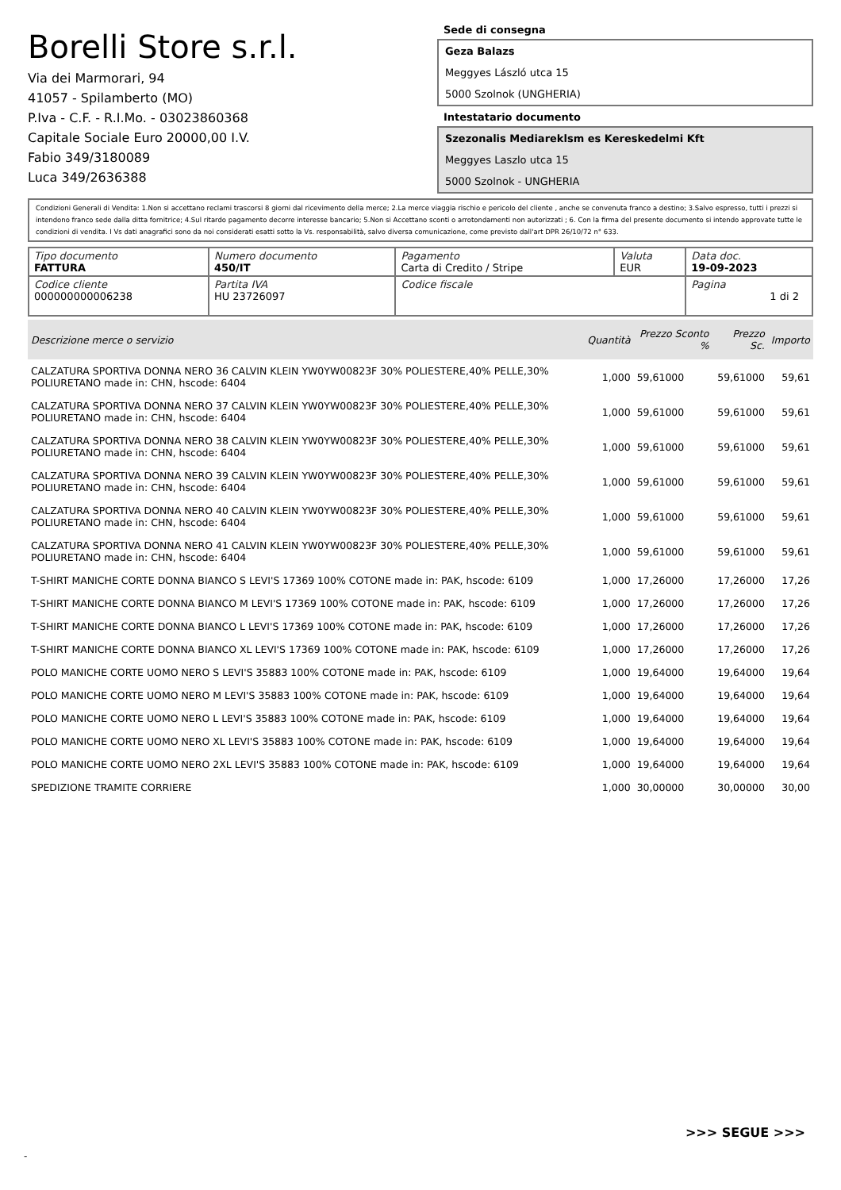Borelli Store s.r.l.
Via dei Marmorari, 94
41057 - Spilamberto (MO)
P.Iva - C.F. - R.I.Mo. - 03023860368
Capitale Sociale Euro 20000,00 I.V.
Fabio 349/3180089
Luca 349/2636388
Sede di consegna
Geza Balazs
Meggyes László utca 15
5000 Szolnok (UNGHERIA)
Intestatario documento
Szezonalis Mediareklsm es Kereskedelmi Kft
Meggyes Laszlo utca 15
5000 Szolnok - UNGHERIA
Condizioni Generali di Vendita: 1.Non si accettano reclami trascorsi 8 giorni dal ricevimento della merce; 2.La merce viaggia rischio e pericolo del cliente , anche se convenuta franco a destino; 3.Salvo espresso, tutti i prezzi si intendono franco sede dalla ditta fornitrice; 4.Sul ritardo pagamento decorre interesse bancario; 5.Non si Accettano sconti o arrotondamenti non autorizzati ; 6. Con la firma del presente documento si intendo approvate tutte le condizioni di vendita. I Vs dati anagrafici sono da noi considerati esatti sotto la Vs. responsabilità, salvo diversa comunicazione, come previsto dall'art DPR 26/10/72 n° 633.
| Tipo documento FATTURA | Numero documento 450/IT | Pagamento Carta di Credito / Stripe | Valuta EUR | Data doc. 19-09-2023 |
| Codice cliente 000000000006238 | Partita IVA HU 23726097 | Codice fiscale | | Pagina 1 di 2 |
| Descrizione merce o servizio | Quantità | Prezzo Sconto % | Prezzo Sc. | Importo |
| --- | --- | --- | --- | --- |
| CALZATURA SPORTIVA DONNA NERO 36 CALVIN KLEIN YW0YW00823F 30% POLIESTERE,40% PELLE,30% POLIURETANO made in: CHN, hscode: 6404 | 1,000 | 59,61000 | 59,61000 | 59,61 |
| CALZATURA SPORTIVA DONNA NERO 37 CALVIN KLEIN YW0YW00823F 30% POLIESTERE,40% PELLE,30% POLIURETANO made in: CHN, hscode: 6404 | 1,000 | 59,61000 | 59,61000 | 59,61 |
| CALZATURA SPORTIVA DONNA NERO 38 CALVIN KLEIN YW0YW00823F 30% POLIESTERE,40% PELLE,30% POLIURETANO made in: CHN, hscode: 6404 | 1,000 | 59,61000 | 59,61000 | 59,61 |
| CALZATURA SPORTIVA DONNA NERO 39 CALVIN KLEIN YW0YW00823F 30% POLIESTERE,40% PELLE,30% POLIURETANO made in: CHN, hscode: 6404 | 1,000 | 59,61000 | 59,61000 | 59,61 |
| CALZATURA SPORTIVA DONNA NERO 40 CALVIN KLEIN YW0YW00823F 30% POLIESTERE,40% PELLE,30% POLIURETANO made in: CHN, hscode: 6404 | 1,000 | 59,61000 | 59,61000 | 59,61 |
| CALZATURA SPORTIVA DONNA NERO 41 CALVIN KLEIN YW0YW00823F 30% POLIESTERE,40% PELLE,30% POLIURETANO made in: CHN, hscode: 6404 | 1,000 | 59,61000 | 59,61000 | 59,61 |
| T-SHIRT MANICHE CORTE DONNA BIANCO S LEVI'S 17369 100% COTONE made in: PAK, hscode: 6109 | 1,000 | 17,26000 | 17,26000 | 17,26 |
| T-SHIRT MANICHE CORTE DONNA BIANCO M LEVI'S 17369 100% COTONE made in: PAK, hscode: 6109 | 1,000 | 17,26000 | 17,26000 | 17,26 |
| T-SHIRT MANICHE CORTE DONNA BIANCO L LEVI'S 17369 100% COTONE made in: PAK, hscode: 6109 | 1,000 | 17,26000 | 17,26000 | 17,26 |
| T-SHIRT MANICHE CORTE DONNA BIANCO XL LEVI'S 17369 100% COTONE made in: PAK, hscode: 6109 | 1,000 | 17,26000 | 17,26000 | 17,26 |
| POLO MANICHE CORTE UOMO NERO S LEVI'S 35883 100% COTONE made in: PAK, hscode: 6109 | 1,000 | 19,64000 | 19,64000 | 19,64 |
| POLO MANICHE CORTE UOMO NERO M LEVI'S 35883 100% COTONE made in: PAK, hscode: 6109 | 1,000 | 19,64000 | 19,64000 | 19,64 |
| POLO MANICHE CORTE UOMO NERO L LEVI'S 35883 100% COTONE made in: PAK, hscode: 6109 | 1,000 | 19,64000 | 19,64000 | 19,64 |
| POLO MANICHE CORTE UOMO NERO XL LEVI'S 35883 100% COTONE made in: PAK, hscode: 6109 | 1,000 | 19,64000 | 19,64000 | 19,64 |
| POLO MANICHE CORTE UOMO NERO 2XL LEVI'S 35883 100% COTONE made in: PAK, hscode: 6109 | 1,000 | 19,64000 | 19,64000 | 19,64 |
| SPEDIZIONE TRAMITE CORRIERE | 1,000 | 30,00000 | 30,00000 | 30,00 |
>>> SEGUE >>>
-